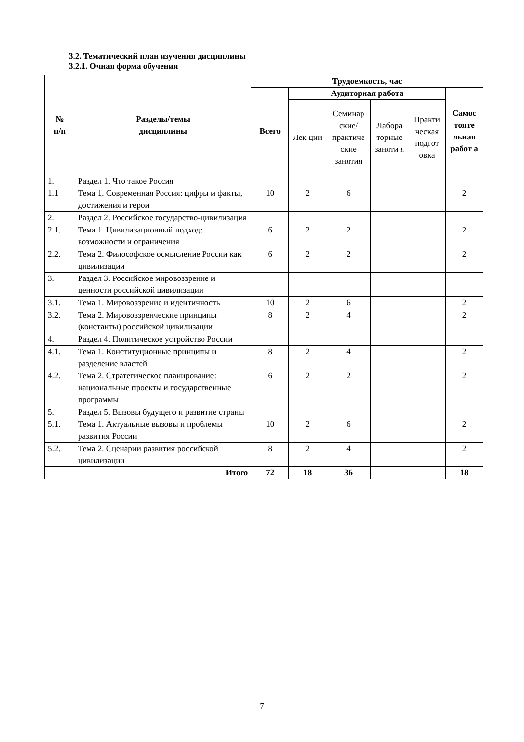3.2. Тематический план изучения дисциплины
3.2.1. Очная форма обучения
| № п/п | Разделы/темы дисциплины | Трудоемкость, час | | | | | |
| --- | --- | --- | --- | --- | --- | --- | --- |
| | | Всего | Аудиторная работа | | | | Самос тояте льная работ а |
| | | | Лек ции | Семинар ские/ практиче ские занятия | Лабора торные заняти я | Практи ческая подгот овка | |
| 1. | Раздел 1. Что такое Россия | | | | | | |
| 1.1 | Тема 1. Современная Россия: цифры и факты, достижения и герои | 10 | 2 | 6 | | | 2 |
| 2. | Раздел 2. Российское государство-цивилизация | | | | | | |
| 2.1. | Тема 1. Цивилизационный подход: возможности и ограничения | 6 | 2 | 2 | | | 2 |
| 2.2. | Тема 2. Философское осмысление России как цивилизации | 6 | 2 | 2 | | | 2 |
| 3. | Раздел 3. Российское мировоззрение и ценности российской цивилизации | | | | | | |
| 3.1. | Тема 1. Мировоззрение и идентичность | 10 | 2 | 6 | | | 2 |
| 3.2. | Тема 2. Мировоззренческие принципы (константы) российской цивилизации | 8 | 2 | 4 | | | 2 |
| 4. | Раздел 4. Политическое устройство России | | | | | | |
| 4.1. | Тема 1. Конституционные принципы и разделение властей | 8 | 2 | 4 | | | 2 |
| 4.2. | Тема 2. Стратегическое планирование: национальные проекты и государственные программы | 6 | 2 | 2 | | | 2 |
| 5. | Раздел 5. Вызовы будущего и развитие страны | | | | | | |
| 5.1. | Тема 1. Актуальные вызовы и проблемы развития России | 10 | 2 | 6 | | | 2 |
| 5.2. | Тема 2. Сценарии развития российской цивилизации | 8 | 2 | 4 | | | 2 |
| Итого | | 72 | 18 | 36 | | | 18 |
7